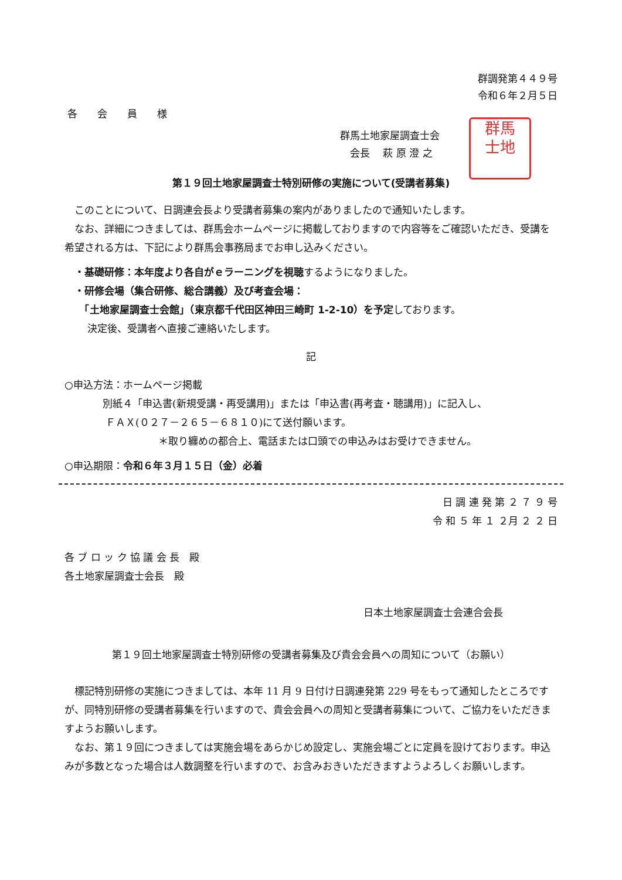群調発第４４９号
令和６年２月５日
各　　会　　員　　様
群馬土地家屋調査士会
　会長　 萩 原 澄 之
群馬
士地
第１９回土地家屋調査士特別研修の実施について(受講者募集)
　このことについて、日調連会長より受講者募集の案内がありましたので通知いたします。
　なお、詳細につきましては、群馬会ホームページに掲載しておりますので内容等をご確認いただき、受講を希望される方は、下記により群馬会事務局までお申し込みください。
　・基礎研修：本年度より各自がｅラーニングを視聴するようになりました。
　・研修会場（集合研修、総合講義）及び考査会場：
　　「土地家屋調査士会館」（東京都千代田区神田三崎町 1-2-10）を予定しております。
　　 決定後、受講者へ直接ご連絡いたします。
記
○申込方法：ホームページ掲載
別紙４「申込書(新規受講・再受講用)」または「申込書(再考査・聴講用)」に記入し、
ＦＡＸ(０２７－２６５－６８１０)にて送付願います。
＊取り纏めの都合上、電話または口頭での申込みはお受けできません。
○申込期限：令和６年３月１５日（金）必着
日 調 連 発 第 ２ ７ ９ 号
令 和 ５ 年 １ ２月 ２ ２ 日
各 ブ ロ ッ ク 協 議 会 長　殿
各土地家屋調査士会長　殿
日本土地家屋調査士会連合会長
第１９回土地家屋調査士特別研修の受講者募集及び貴会会員への周知について（お願い）
　標記特別研修の実施につきましては、本年 11 月 9 日付け日調連発第 229 号をもって通知したところですが、同特別研修の受講者募集を行いますので、貴会会員への周知と受講者募集について、ご協力をいただきますようお願いします。
　なお、第１９回につきましては実施会場をあらかじめ設定し、実施会場ごとに定員を設けております。申込みが多数となった場合は人数調整を行いますので、お含みおきいただきますようよろしくお願いします。